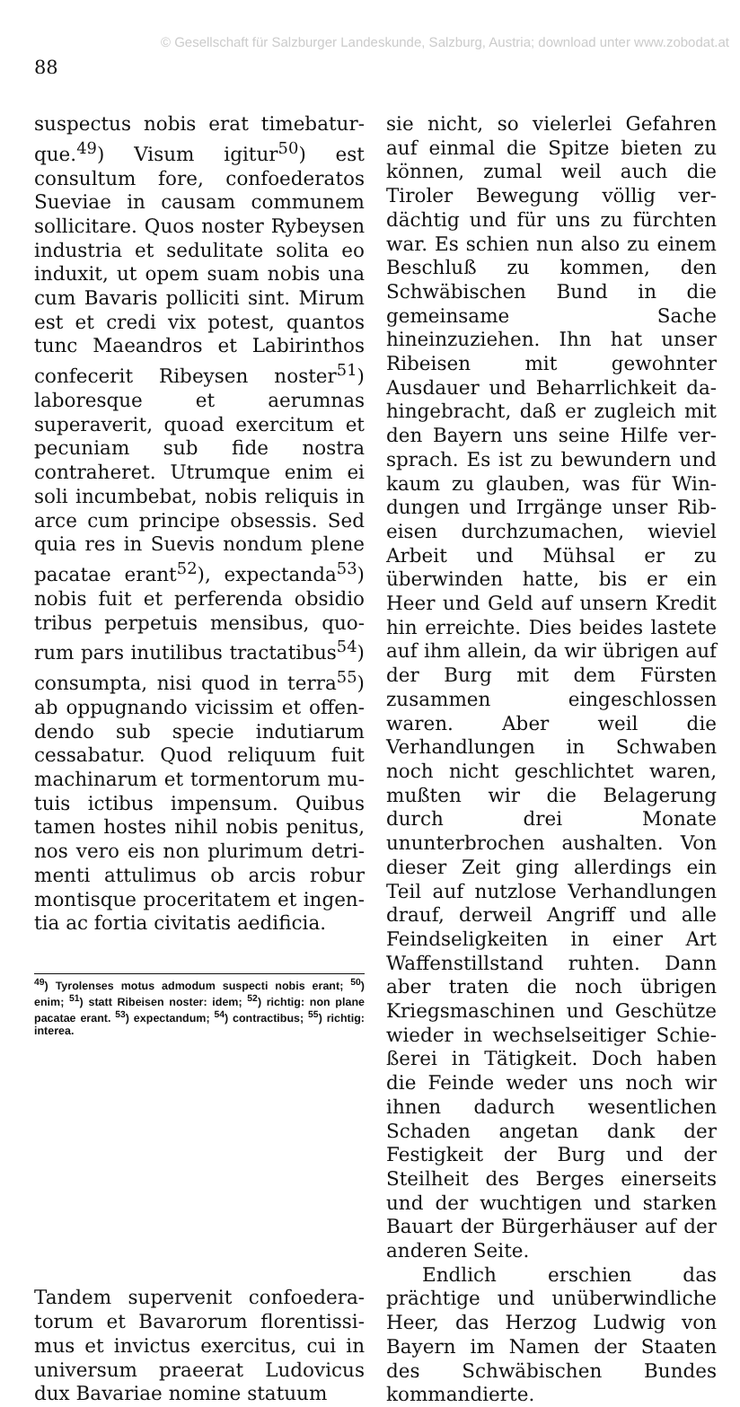© Gesellschaft für Salzburger Landeskunde, Salzburg, Austria; download unter www.zobodat.at
88
suspectus nobis erat timebatur­que.<sup>49</sup>) Visum igitur<sup>50</sup>) est consul­tum fore, confoederatos Sueviae in causam communem sollicitare. Quos noster Rybeysen industria et sedulitate solita eo induxit, ut opem suam nobis una cum Bavaris polliciti sint. Mirum est et credi vix potest, quantos tunc Maean­dros et Labirinthos confecerit Ribeysen noster<sup>51</sup>) laboresque et aerumnas superaverit, quoad exer­citum et pecuniam sub fide nostra contraheret. Utrumque enim ei soli incumbebat, nobis reliquis in arce cum principe obsessis. Sed quia res in Suevis nondum plene pacatae erant<sup>52</sup>), expectanda<sup>53</sup>) nobis fuit et perferenda obsidio tribus perpetuis mensibus, quo­rum pars inutilibus tractatibus<sup>54</sup>) consumpta, nisi quod in terra<sup>55</sup>) ab oppugnando vicissim et offen­dendo sub specie indutiarum cessabatur. Quod reliquum fuit machinarum et tormentorum mu­tuis ictibus impensum. Quibus tamen hostes nihil nobis penitus, nos vero eis non plurimum detri­menti attulimus ob arcis robur montisque proceritatem et ingen­tia ac fortia civitatis aedificia.
<sup>49</sup>) Tyrolenses motus admodum suspecti nobis erant; <sup>50</sup>) enim; <sup>51</sup>) statt Ribeisen noster: idem; <sup>52</sup>) richtig: non plane pacatae erant. <sup>53</sup>) expectandum; <sup>54</sup>) contractibus; <sup>55</sup>) richtig: interea.
Tandem supervenit confoedera­torum et Bavarorum florentissi­mus et invictus exercitus, cui in universum praeerat Ludovicus dux Bavariae nomine statuum
sie nicht, so vielerlei Gefahren auf einmal die Spitze bieten zu können, zumal weil auch die Tiroler Bewegung völlig ver­dächtig und für uns zu fürchten war. Es schien nun also zu einem Beschluß zu kommen, den Schwä­bischen Bund in die gemeinsame Sache hineinzuziehen. Ihn hat unser Ribeisen mit gewohnter Ausdauer und Beharrlichkeit da­hingebracht, daß er zugleich mit den Bayern uns seine Hilfe ver­sprach. Es ist zu bewundern und kaum zu glauben, was für Win­dungen und Irrgänge unser Rib­eisen durchzumachen, wieviel Ar­beit und Mühsal er zu überwin­den hatte, bis er ein Heer und Geld auf unsern Kredit hin er­reichte. Dies beides lastete auf ihm allein, da wir übrigen auf der Burg mit dem Fürsten zusammen eingeschlossen waren. Aber weil die Verhandlungen in Schwaben noch nicht geschlichtet waren, mußten wir die Belagerung durch drei Monate ununterbrochen aus­halten. Von dieser Zeit ging aller­dings ein Teil auf nutzlose Ver­handlungen drauf, derweil An­griff und alle Feindseligkeiten in einer Art Waffenstillstand ruhten. Dann aber traten die noch übrigen Kriegsmaschinen und Geschütze wieder in wechselseitiger Schie­ßerei in Tätigkeit. Doch haben die Feinde weder uns noch wir ihnen dadurch wesentlichen Scha­den angetan dank der Festigkeit der Burg und der Steilheit des Berges einerseits und der wuch­tigen und starken Bauart der Bürgerhäuser auf der anderen Seite.
Endlich erschien das prächtige und unüberwindliche Heer, das Herzog Ludwig von Bayern im Namen der Staaten des Schwä­bischen Bundes kommandierte.